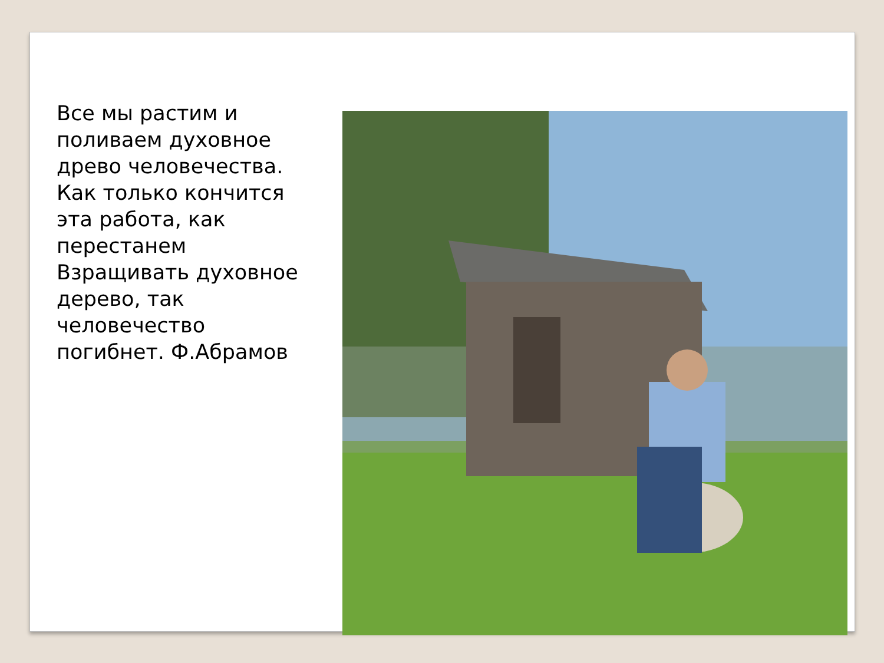Все мы растим и поливаем духовное древо человечества. Как только кончится эта работа, как перестанем Взращивать духовное дерево, так человечество погибнет. Ф.Абрамов